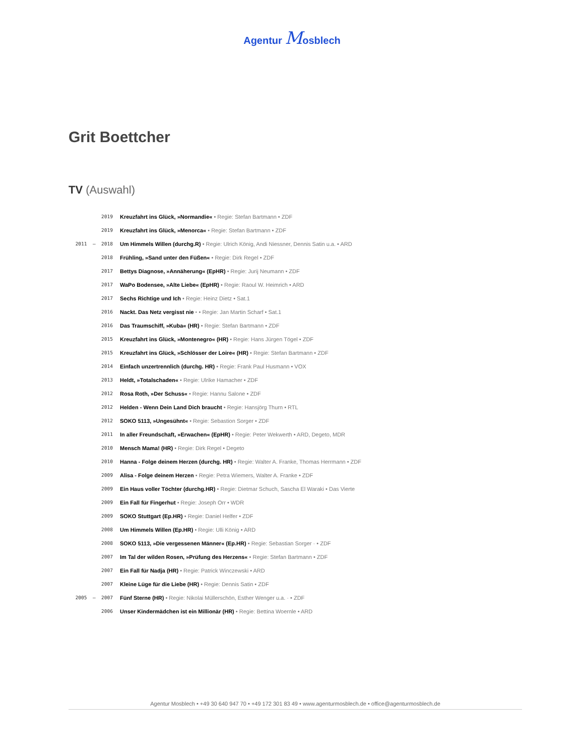Agentur Mosblech
Grit Boettcher
TV (Auswahl)
| 2019 | Kreuzfahrt ins Glück, »Normandie« • Regie: Stefan Bartmann • ZDF |
| 2019 | Kreuzfahrt ins Glück, »Menorca« • Regie: Stefan Bartmann • ZDF |
| 2011 – 2018 | Um Himmels Willen (durchg.R) • Regie: Ulrich König, Andi Niessner, Dennis Satin u.a. • ARD |
| 2018 | Frühling, »Sand unter den Füßen« • Regie: Dirk Regel • ZDF |
| 2017 | Bettys Diagnose, »Annäherung« (EpHR) • Regie: Jurij Neumann • ZDF |
| 2017 | WaPo Bodensee, »Alte Liebe« (EpHR) • Regie: Raoul W. Heimrich • ARD |
| 2017 | Sechs Richtige und Ich • Regie: Heinz Dietz • Sat.1 |
| 2016 | Nackt. Das Netz vergisst nie · • Regie: Jan Martin Scharf • Sat.1 |
| 2016 | Das Traumschiff, »Kuba« (HR) • Regie: Stefan Bartmann • ZDF |
| 2015 | Kreuzfahrt ins Glück, »Montenegro« (HR) • Regie: Hans Jürgen Tögel • ZDF |
| 2015 | Kreuzfahrt ins Glück, »Schlösser der Loire« (HR) • Regie: Stefan Bartmann • ZDF |
| 2014 | Einfach unzertrennlich (durchg. HR) • Regie: Frank Paul Husmann • VOX |
| 2013 | Heldt, »Totalschaden« • Regie: Ulrike Hamacher • ZDF |
| 2012 | Rosa Roth, »Der Schuss« • Regie: Hannu Salone • ZDF |
| 2012 | Helden - Wenn Dein Land Dich braucht • Regie: Hansjörg Thurn • RTL |
| 2012 | SOKO 5113, »Ungesühnt« • Regie: Sebastion Sorger • ZDF |
| 2011 | In aller Freundschaft, »Erwachen« (EpHR) • Regie: Peter Wekwerth • ARD, Degeto, MDR |
| 2010 | Mensch Mama! (HR) • Regie: Dirk Regel • Degeto |
| 2010 | Hanna - Folge deinem Herzen (durchg. HR) • Regie: Walter A. Franke, Thomas Herrmann • ZDF |
| 2009 | Alisa - Folge deinem Herzen • Regie: Petra Wiemers, Walter A. Franke • ZDF |
| 2009 | Ein Haus voller Töchter (durchg.HR) • Regie: Dietmar Schuch, Sascha El Waraki • Das Vierte |
| 2009 | Ein Fall für Fingerhut • Regie: Joseph Orr • WDR |
| 2009 | SOKO Stuttgart (Ep.HR) • Regie: Daniel Helfer • ZDF |
| 2008 | Um Himmels Willen (Ep.HR) • Regie: Ulli König • ARD |
| 2008 | SOKO 5113, »Die vergessenen Männer« (Ep.HR) • Regie: Sebastian Sorger · • ZDF |
| 2007 | Im Tal der wilden Rosen, »Prüfung des Herzens« • Regie: Stefan Bartmann • ZDF |
| 2007 | Ein Fall für Nadja (HR) • Regie: Patrick Winczewski • ARD |
| 2007 | Kleine Lüge für die Liebe (HR) • Regie: Dennis Satin • ZDF |
| 2005 – 2007 | Fünf Sterne (HR) • Regie: Nikolai Müllerschön, Esther Wenger u.a. · • ZDF |
| 2006 | Unser Kindermädchen ist ein Millionär (HR) • Regie: Bettina Woernle • ARD |
Agentur Mosblech • +49 30 640 947 70 • +49 172 301 83 49 • www.agenturmosblech.de • office@agenturmosblech.de